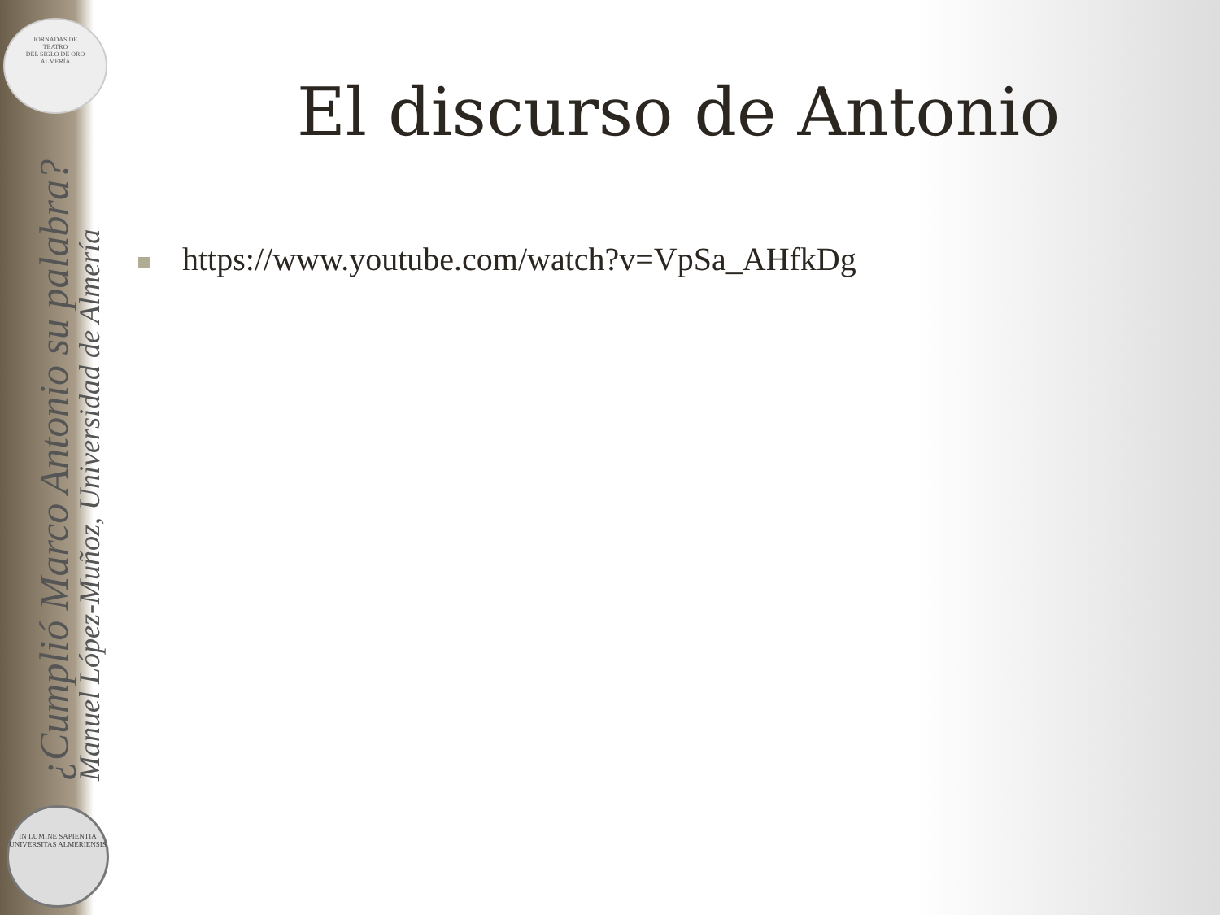JORNADAS DE
TEATRO
DEL SIGLO DE ORO
ALMERÍA
¿Cumplió Marco Antonio su palabra?
Manuel López-Muñoz, Universidad de Almería
IN LUMINE SAPIENTIA
UNIVERSITAS ALMERIENSIS
El discurso de Antonio
https://www.youtube.com/watch?v=VpSa_AHfkDg